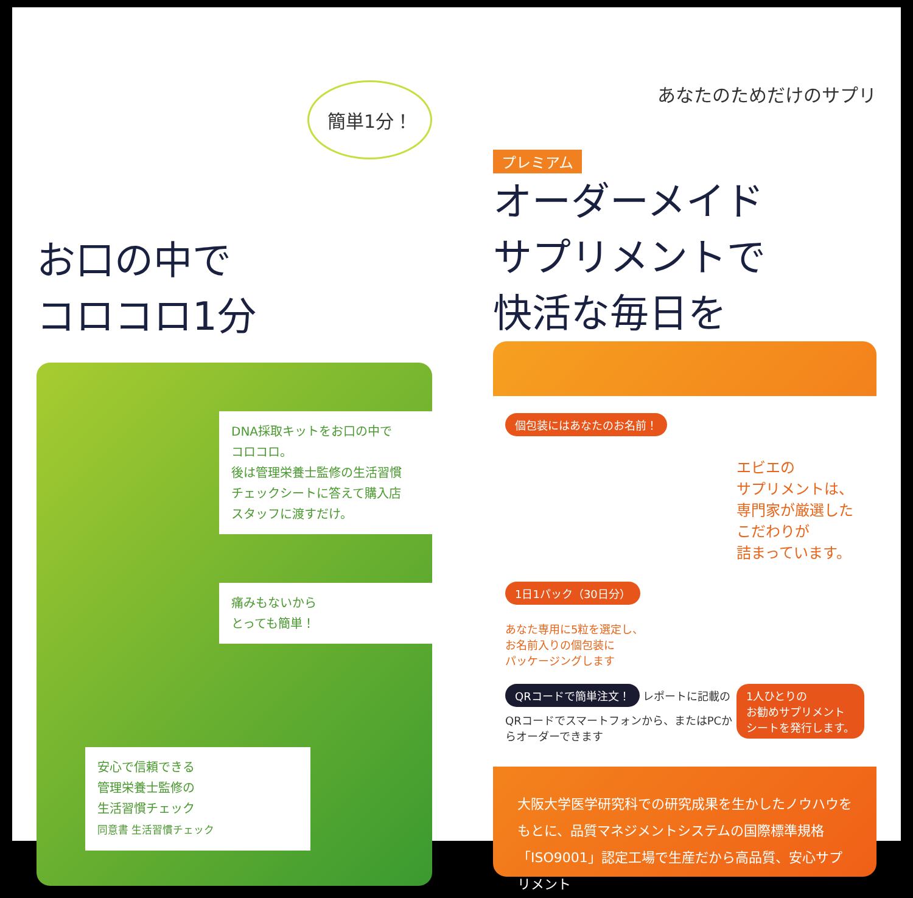簡単1分！
お口の中で
コロコロ1分
DNA採取キットをお口の中で
コロコロ。
後は管理栄養士監修の生活習慣
チェックシートに答えて購入店
スタッフに渡すだけ。
痛みもないから
とっても簡単！
安心で信頼できる
管理栄養士監修の
生活習慣チェック
同意書 生活習慣チェック
あなたのためだけのサプリ
プレミアム
オーダーメイド
サプリメントで
快活な毎日を
個包装にはあなたのお名前！
エビエの
サプリメントは、
専門家が厳選した
こだわりが
詰まっています。
1日1パック（30日分）
あなた専用に5粒を選定し、
お名前入りの個包装に
パッケージングします
1人ひとりの
お勧めサプリメント
シートを発行します。
QRコードで簡単注文！ レポートに記載のQRコードでスマートフォンから、またはPCからオーダーできます
大阪大学医学研究科での研究成果を生かしたノウハウをもとに、品質マネジメントシステムの国際標準規格「ISO9001」認定工場で生産だから高品質、安心サプリメント